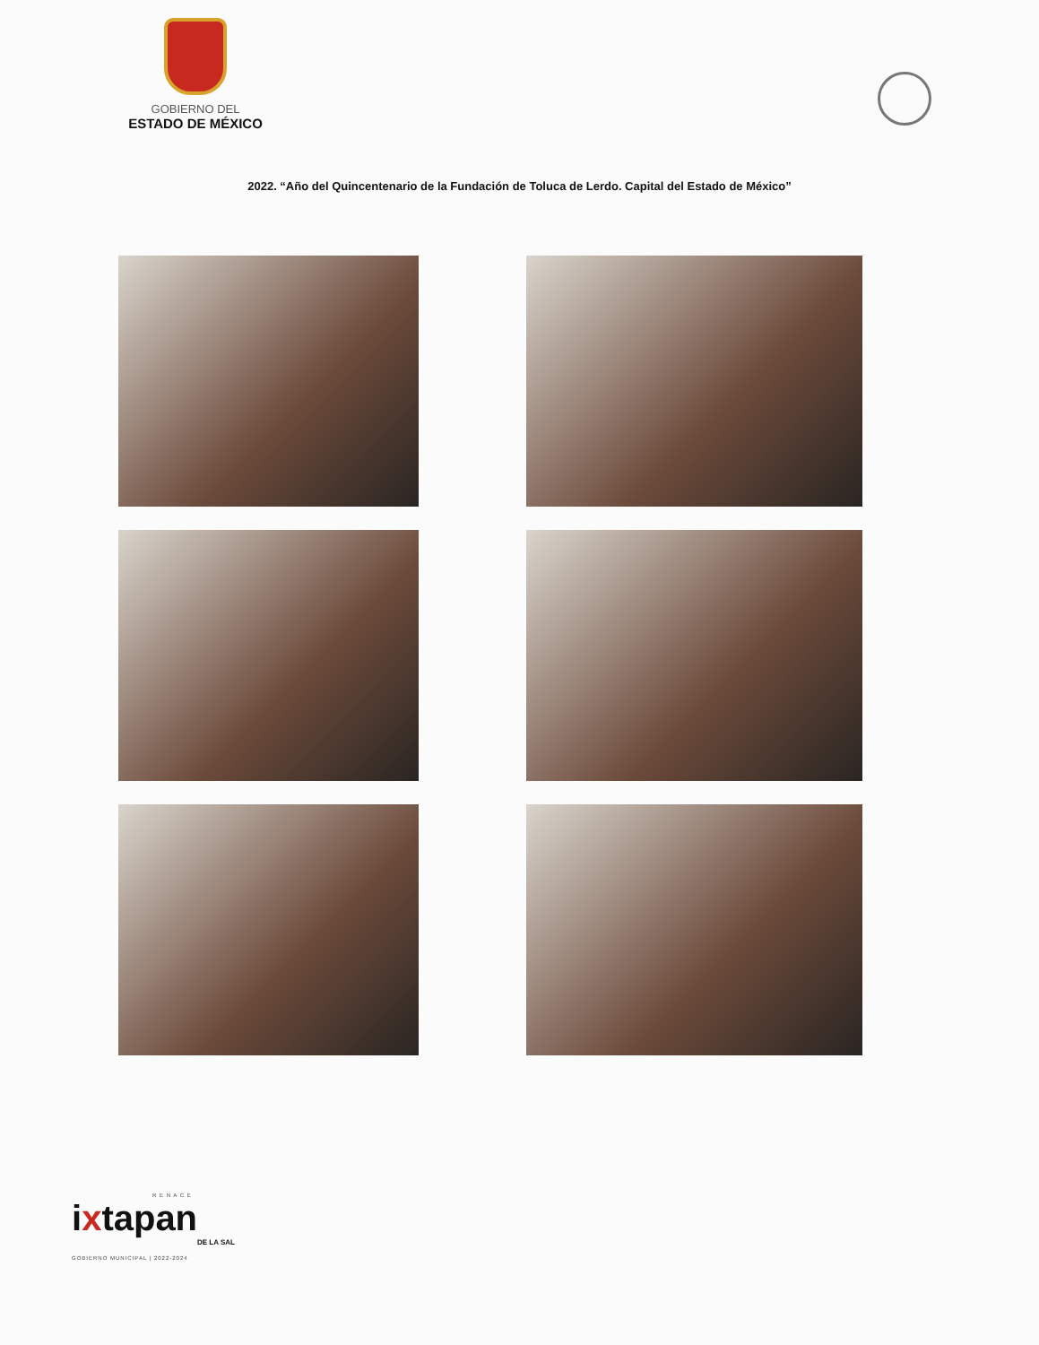GOBIERNO DEL
ESTADO DE MÉXICO
2022. “Año del Quincentenario de la Fundación de Toluca de Lerdo. Capital del Estado de México”
R E N A C E
ixtapan
DE LA SAL
GOBIERNO MUNICIPAL | 2022-2024